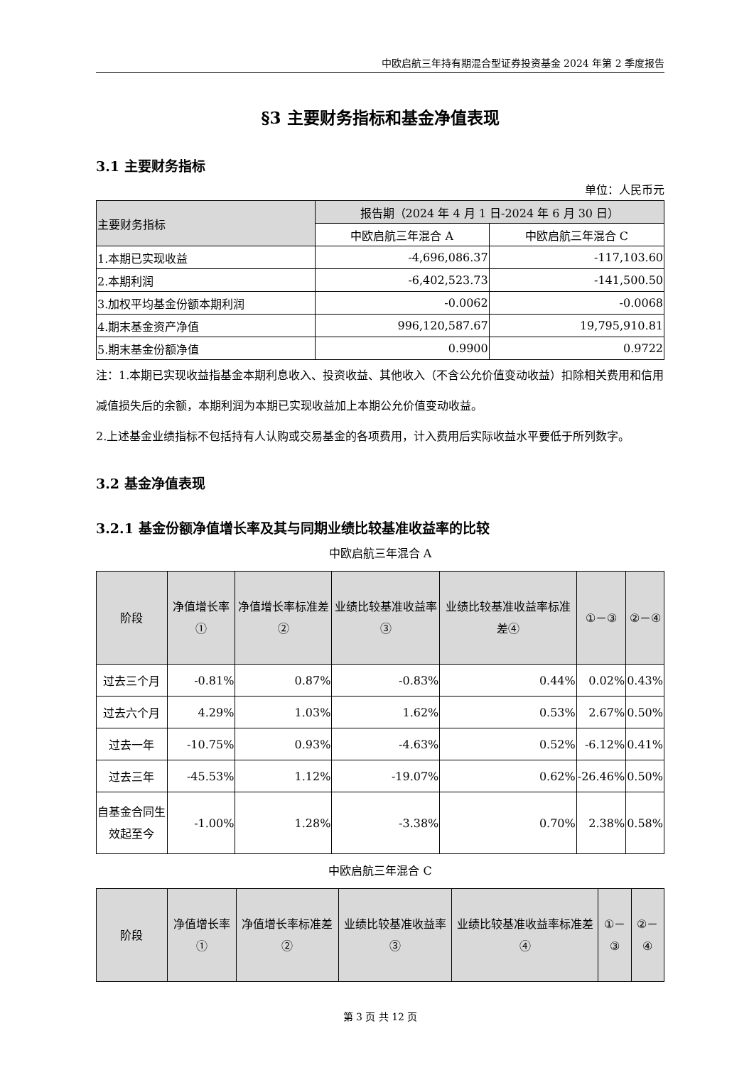中欧启航三年持有期混合型证券投资基金 2024 年第 2 季度报告
§3 主要财务指标和基金净值表现
3.1 主要财务指标
单位：人民币元
| 主要财务指标 | 报告期（2024 年 4 月 1 日-2024 年 6 月 30 日） | |
| --- | --- | --- |
| | 中欧启航三年混合 A | 中欧启航三年混合 C |
| 1.本期已实现收益 | -4,696,086.37 | -117,103.60 |
| 2.本期利润 | -6,402,523.73 | -141,500.50 |
| 3.加权平均基金份额本期利润 | -0.0062 | -0.0068 |
| 4.期末基金资产净值 | 996,120,587.67 | 19,795,910.81 |
| 5.期末基金份额净值 | 0.9900 | 0.9722 |
注：1.本期已实现收益指基金本期利息收入、投资收益、其他收入（不含公允价值变动收益）扣除相关费用和信用减值损失后的余额，本期利润为本期已实现收益加上本期公允价值变动收益。
2.上述基金业绩指标不包括持有人认购或交易基金的各项费用，计入费用后实际收益水平要低于所列数字。
3.2 基金净值表现
3.2.1 基金份额净值增长率及其与同期业绩比较基准收益率的比较
中欧启航三年混合 A
| 阶段 | 净值增长率① | 净值增长率标准差② | 业绩比较基准收益率③ | 业绩比较基准收益率标准差④ | ①－③ | ②－④ |
| --- | --- | --- | --- | --- | --- | --- |
| 过去三个月 | -0.81% | 0.87% | -0.83% | 0.44% | 0.02% | 0.43% |
| 过去六个月 | 4.29% | 1.03% | 1.62% | 0.53% | 2.67% | 0.50% |
| 过去一年 | -10.75% | 0.93% | -4.63% | 0.52% | -6.12% | 0.41% |
| 过去三年 | -45.53% | 1.12% | -19.07% | 0.62% | -26.46% | 0.50% |
| 自基金合同生效起至今 | -1.00% | 1.28% | -3.38% | 0.70% | 2.38% | 0.58% |
中欧启航三年混合 C
| 阶段 | 净值增长率① | 净值增长率标准差② | 业绩比较基准收益率③ | 业绩比较基准收益率标准差④ | ①－③ | ②－④ |
| --- | --- | --- | --- | --- | --- | --- |
第 3 页 共 12 页